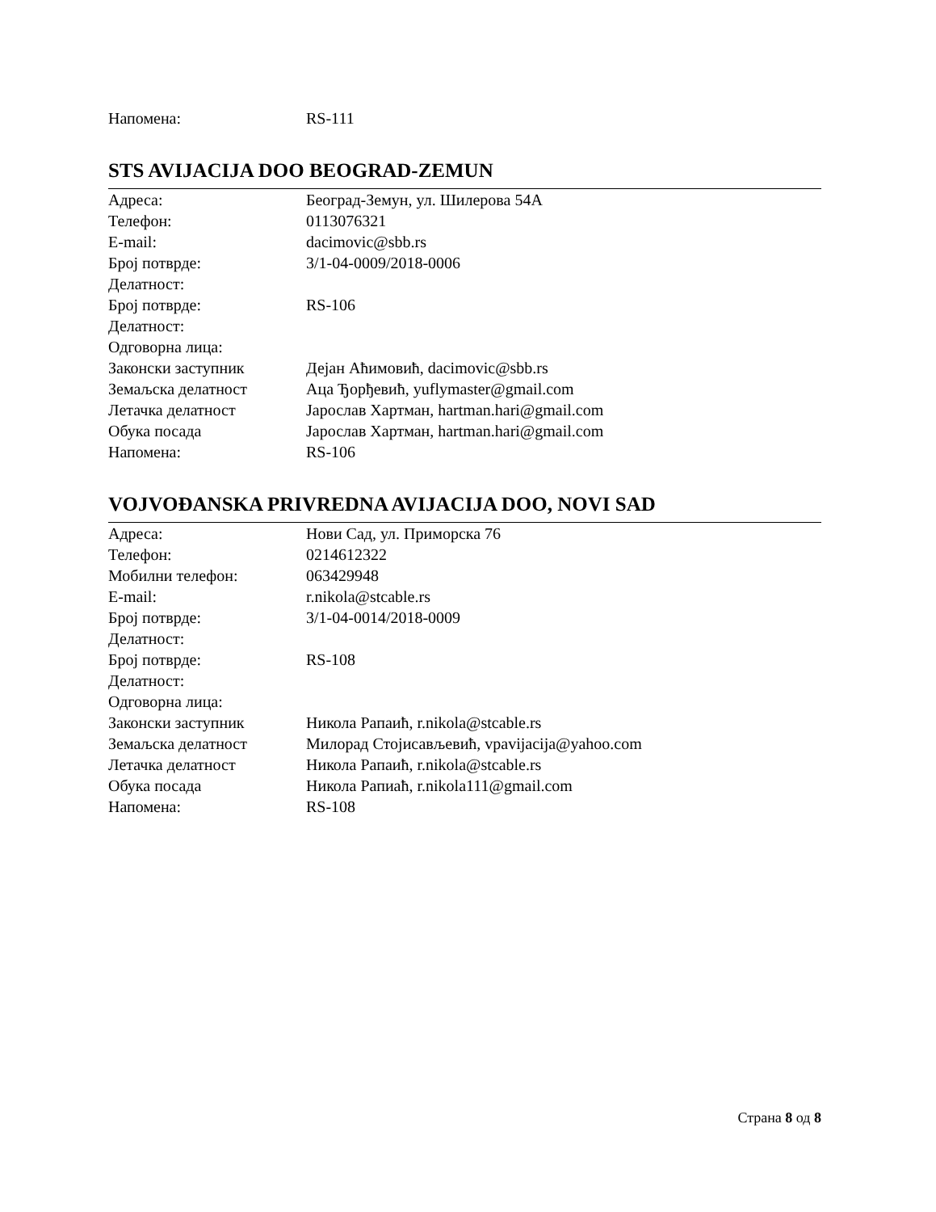| Напомена: | RS-111 |
STS AVIJACIJA DOO BEOGRAD-ZEMUN
| Адреса: | Београд-Земун, ул. Шилерова 54А |
| Телефон: | 0113076321 |
| E-mail: | dacimovic@sbb.rs |
| Број потврде: | 3/1-04-0009/2018-0006 |
| Делатност: | |
| Број потврде: | RS-106 |
| Делатност: | |
| Одговорна лица: | |
| Законски заступник | Дејан Аћимовић, dacimovic@sbb.rs |
| Земаљска делатност | Аца Ђорђевић, yuflymaster@gmail.com |
| Летачка делатност | Јарослав Хартман, hartman.hari@gmail.com |
| Обука посада | Јарослав Хартман, hartman.hari@gmail.com |
| Напомена: | RS-106 |
VOJVOĐANSKA PRIVREDNA AVIJACIJA DOO, NOVI SAD
| Адреса: | Нови Сад, ул. Приморска 76 |
| Телефон: | 0214612322 |
| Мобилни телефон: | 063429948 |
| E-mail: | r.nikola@stcable.rs |
| Број потврде: | 3/1-04-0014/2018-0009 |
| Делатност: | |
| Број потврде: | RS-108 |
| Делатност: | |
| Одговорна лица: | |
| Законски заступник | Никола Рапаић, r.nikola@stcable.rs |
| Земаљска делатност | Милорад Стојисављевић, vpavijacija@yahoo.com |
| Летачка делатност | Никола Рапаић, r.nikola@stcable.rs |
| Обука посада | Никола Рапиаћ, r.nikola111@gmail.com |
| Напомена: | RS-108 |
Страна 8 од 8